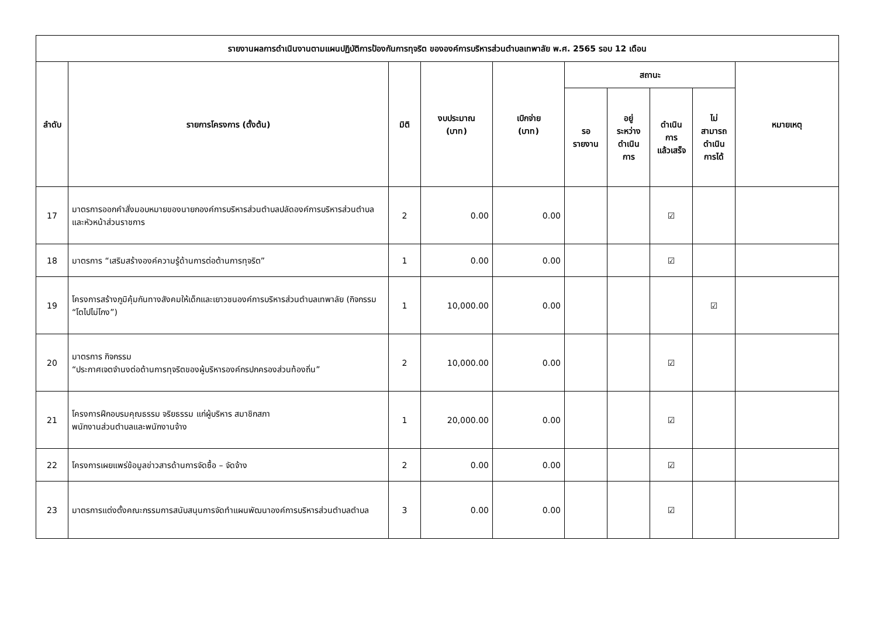| รายงานผลการดำเนินงานตามแผนปฏิบัติการป้องกันการทุจริต ขององค์การบริหารส่วนตำบลเทพาลัย พ.ศ. 2565 รอบ 12 เดือน | | | | | | | | | |
| --- | --- | --- | --- | --- | --- | --- | --- | --- | --- |
| ลำดับ | รายการโครงการ (ตั้งต้น) | มิติ | งบประมาณ (บาท) | เบิกจ่าย (บาท) | สถานะ | | | | หมายเหตุ |
| | | | | | รอ รายงาน | อยู่ ระหว่าง ดำเนิน การ | ดำเนิน การ แล้วเสร็จ | ไม่ สามารถ ดำเนิน การได้ | |
| 17 | มาตรการออกคำสั่งมอบหมายของนายกองค์การบริหารส่วนตำบลปลัดองค์การบริหารส่วนตำบลและหัวหน้าส่วนราชการ | 2 | 0.00 | 0.00 | | | ☑ | | |
| 18 | มาตรการ “เสริมสร้างองค์ความรู้ด้านการต่อต้านการทุจริต” | 1 | 0.00 | 0.00 | | | ☑ | | |
| 19 | โครงการสร้างภูมิคุ้มกันทางสังคมให้เด็กและเยาวชนองค์การบริหารส่วนตำบลเทพาลัย (กิจกรรม “โตไปไม่โกง”) | 1 | 10,000.00 | 0.00 | | | | ☑ | |
| 20 | มาตรการ กิจกรรม “ประกาศเจตจำนงต่อต้านการทุจริตของผู้บริหารองค์กรปกครองส่วนท้องถิ่น” | 2 | 10,000.00 | 0.00 | | | ☑ | | |
| 21 | โครงการฝึกอบรมคุณธรรม จริยธรรม แก่ผู้บริหาร สมาชิกสภา พนักงานส่วนตำบลและพนักงานจ้าง | 1 | 20,000.00 | 0.00 | | | ☑ | | |
| 22 | โครงการเผยแพร่ข้อมูลข่าวสารด้านการจัดซื้อ – จัดจ้าง | 2 | 0.00 | 0.00 | | | ☑ | | |
| 23 | มาตรการแต่งตั้งคณะกรรมการสนับสนุนการจัดทำแผนพัฒนาองค์การบริหารส่วนตำบลตำบล | 3 | 0.00 | 0.00 | | | ☑ | | |